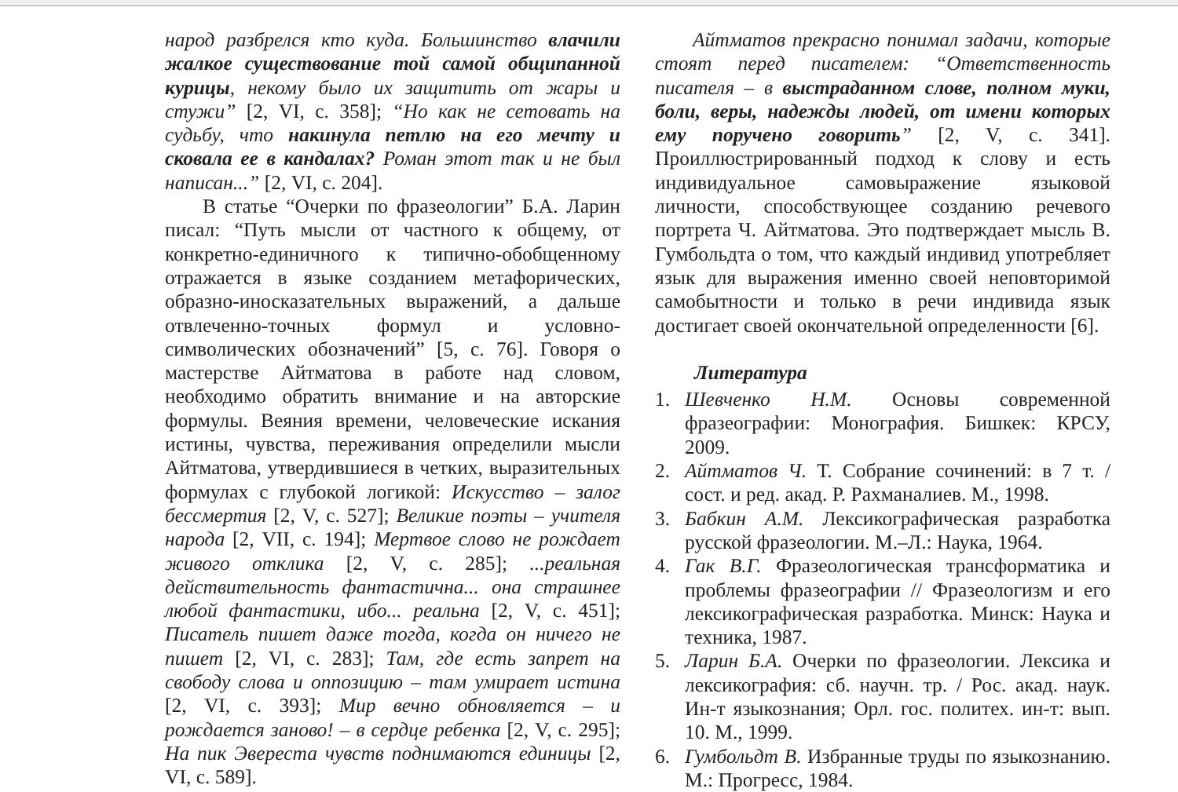народ разбрелся кто куда. Большинство влачили жалкое существование той самой общипанной курицы, некому было их защитить от жары и стужи” [2, VI, с. 358]; “Но как не сетовать на судьбу, что накинула петлю на его мечту и сковала ее в кандалах? Роман этот так и не был написан...” [2, VI, с. 204].
В статье “Очерки по фразеологии” Б.А. Ларин писал: “Путь мысли от частного к общему, от конкретно-единичного к типично-обобщенному отражается в языке созданием метафорических, образно-иносказательных выражений, а дальше отвлеченно-точных формул и условно-символических обозначений” [5, с. 76]. Говоря о мастерстве Айтматова в работе над словом, необходимо обратить внимание и на авторские формулы. Веяния времени, человеческие искания истины, чувства, переживания определили мысли Айтматова, утвердившиеся в четких, выразительных формулах с глубокой логикой: Искусство – залог бессмертия [2, V, с. 527]; Великие поэты – учителя народа [2, VII, с. 194]; Мертвое слово не рождает живого отклика [2, V, с. 285]; ...реальная действительность фантастична... она страшнее любой фантастики, ибо... реальна [2, V, с. 451]; Писатель пишет даже тогда, когда он ничего не пишет [2, VI, с. 283]; Там, где есть запрет на свободу слова и оппозицию – там умирает истина [2, VI, с. 393]; Мир вечно обновляется – и рождается заново! – в сердце ребенка [2, V, с. 295]; На пик Эвереста чувств поднимаются единицы [2, VI, с. 589].
Айтматов прекрасно понимал задачи, которые стоят перед писателем: “Ответственность писателя – в выстраданном слове, полном муки, боли, веры, надежды людей, от имени которых ему поручено говорить” [2, V, с. 341]. Проиллюстрированный подход к слову и есть индивидуальное самовыражение языковой личности, способствующее созданию речевого портрета Ч. Айтматова. Это подтверждает мысль В. Гумбольдта о том, что каждый индивид употребляет язык для выражения именно своей неповторимой самобытности и только в речи индивида язык достигает своей окончательной определенности [6].
Литература
1. Шевченко Н.М. Основы современной фразеографии: Монография. Бишкек: КРСУ, 2009.
2. Айтматов Ч. Т. Собрание сочинений: в 7 т. / сост. и ред. акад. Р. Рахманалиев. М., 1998.
3. Бабкин А.М. Лексикографическая разработка русской фразеологии. М.–Л.: Наука, 1964.
4. Гак В.Г. Фразеологическая трансформатика и проблемы фразеографии // Фразеологизм и его лексикографическая разработка. Минск: Наука и техника, 1987.
5. Ларин Б.А. Очерки по фразеологии. Лексика и лексикография: сб. научн. тр. / Рос. акад. наук. Ин-т языкознания; Орл. гос. политех. ин-т: вып. 10. М., 1999.
6. Гумбольдт В. Избранные труды по языкознанию. М.: Прогресс, 1984.